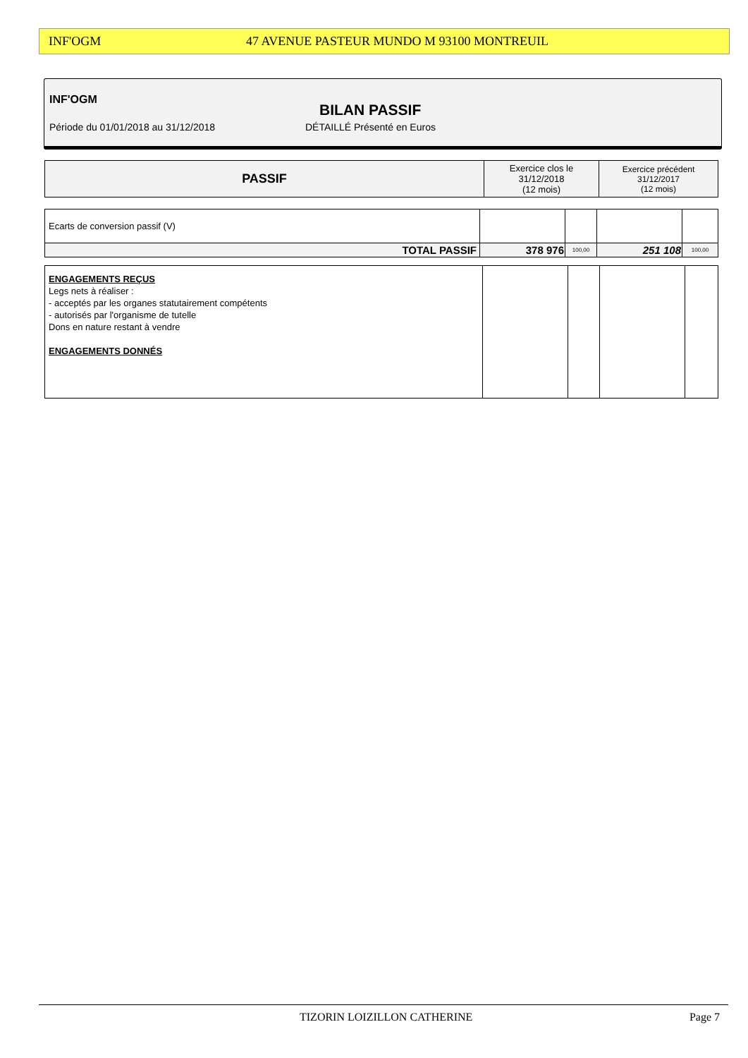INF'OGM 47 AVENUE PASTEUR MUNDO M 93100 MONTREUIL
INF'OGM
BILAN PASSIF
Période du 01/01/2018 au 31/12/2018
DÉTAILLÉ Présenté en Euros
| PASSIF | Exercice clos le 31/12/2018 (12 mois) | Exercice précédent 31/12/2017 (12 mois) |
| Ecarts de conversion passif (V) | | | | |
| TOTAL PASSIF | 378 976 | 100,00 | 251 108 | 100,00 |
| ENGAGEMENTS REÇUS Legs nets à réaliser : - acceptés par les organes statutairement compétents - autorisés par l'organisme de tutelle Dons en nature restant à vendre ENGAGEMENTS DONNÉS | | | | |
TIZORIN LOIZILLON CATHERINE Page 7